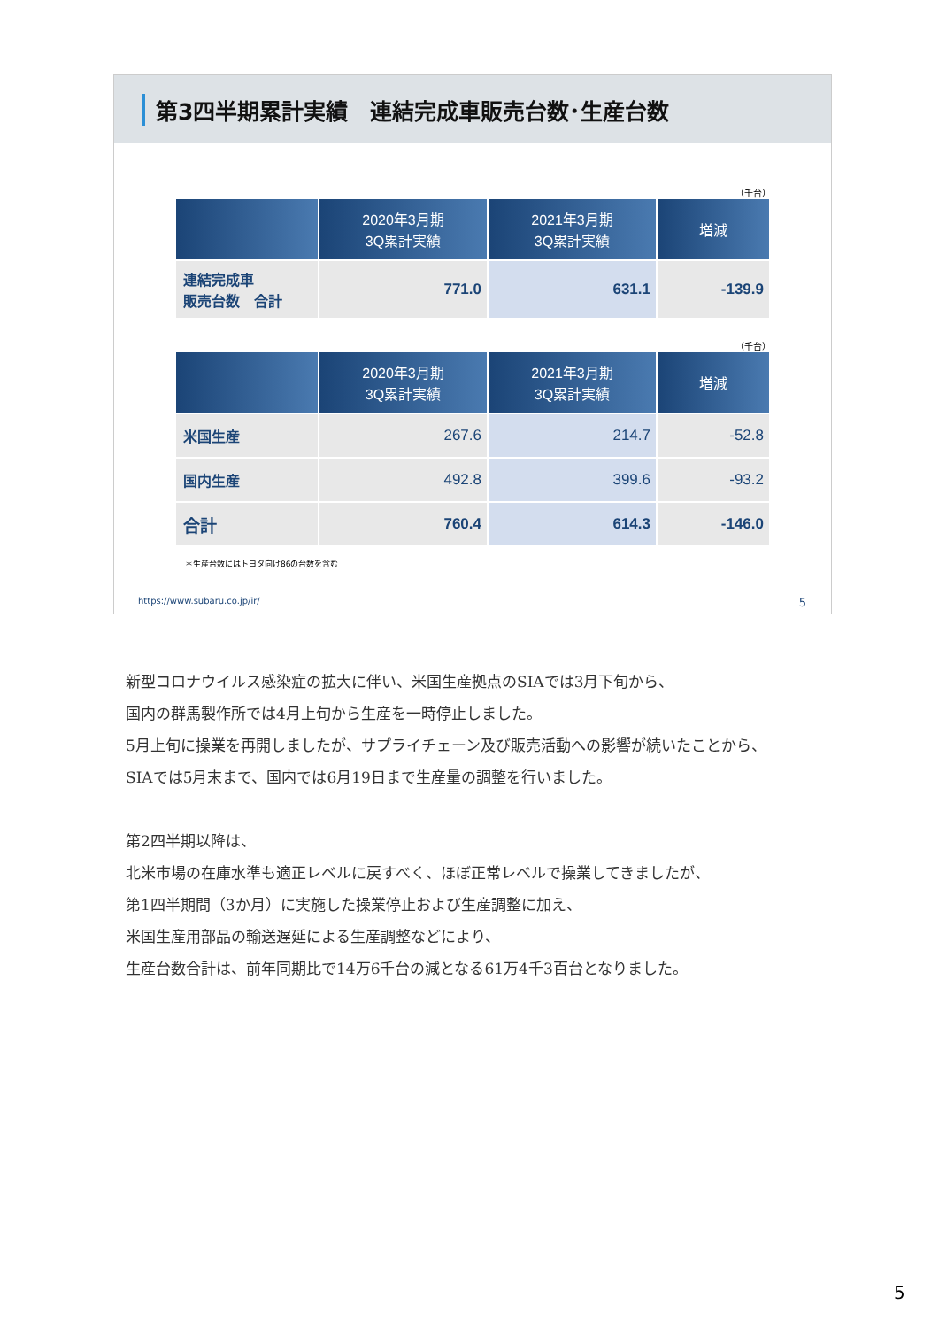第3四半期累計実績　連結完成車販売台数･生産台数
（千台）
| | 2020年3月期 3Q累計実績 | 2021年3月期 3Q累計実績 | 増減 |
| --- | --- | --- | --- |
| 連結完成車 販売台数 合計 | 771.0 | 631.1 | -139.9 |
（千台）
| | 2020年3月期 3Q累計実績 | 2021年3月期 3Q累計実績 | 増減 |
| --- | --- | --- | --- |
| 米国生産 | 267.6 | 214.7 | -52.8 |
| 国内生産 | 492.8 | 399.6 | -93.2 |
| 合計 | 760.4 | 614.3 | -146.0 |
＊生産台数にはトヨタ向け86の台数を含む
https://www.subaru.co.jp/ir/ 5
新型コロナウイルス感染症の拡大に伴い、米国生産拠点のSIAでは3月下旬から、
国内の群馬製作所では4月上旬から生産を一時停止しました。
5月上旬に操業を再開しましたが、サプライチェーン及び販売活動への影響が続いたことから、
SIAでは5月末まで、国内では6月19日まで生産量の調整を行いました。
第2四半期以降は、
北米市場の在庫水準も適正レベルに戻すべく、ほぼ正常レベルで操業してきましたが、
第1四半期間（3か月）に実施した操業停止および生産調整に加え、
米国生産用部品の輸送遅延による生産調整などにより、
生産台数合計は、前年同期比で14万6千台の減となる61万4千3百台となりました。
5